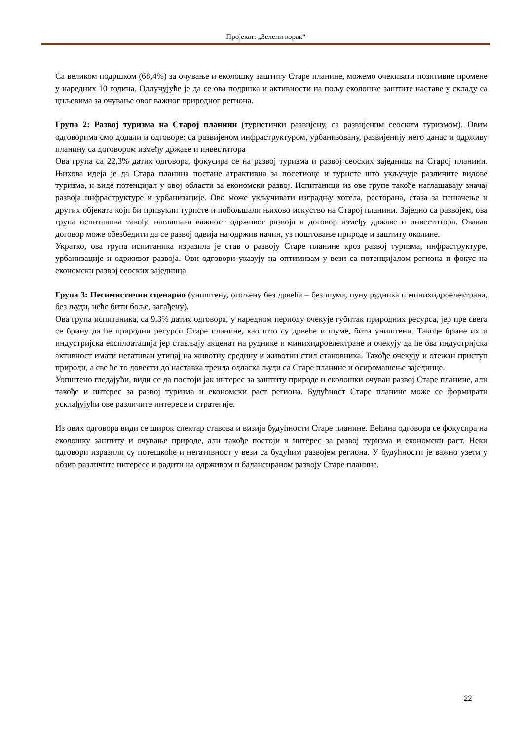Пројекат: „Зелени корак“
Са великом подршком (68,4%) за очување и еколошку заштиту Старе планине, можемо очекивати позитивне промене у наредних 10 година. Одлучујуће је да се ова подршка и активности на пољу еколошке заштите наставе у складу са циљевима за очување овог важног природног региона.
Група 2: Развој туризма на Старој планини (туристички развијену, са развијеним сеоским туризмом). Овим одговорима смо додали и одговоре: са развијеном инфраструктуром, урбанизовану, развијенију него данас и одрживу планину са договором између државе и инвеститора
Ова група са 22,3% датих одговора, фокусира се на развој туризма и развој сеоских заједница на Старој планини. Њихова идеја је да Стара планина постане атрактивна за посетиоце и туристе што укључује различите видове туризма, и виде потенцијал у овој области за економски развој. Испитаници из ове групе такође наглашавају значај развоја инфраструктуре и урбанизације. Ово може укључивати изградњу хотела, ресторана, стаза за пешачење и других објеката који би привукли туристе и побољшали њихово искуство на Старој планини. Заједно са развојем, ова група испитаника такође наглашава важност одрживог развоја и договор између државе и инвеститора. Овакав договор може обезбедити да се развој одвија на одржив начин, уз поштовање природе и заштиту околине.
Укратко, ова група испитаника изразила је став о развоју Старе планине кроз развој туризма, инфраструктуре, урбанизације и одрживог развоја. Ови одговори указују на оптимизам у вези са потенцијалом региона и фокус на економски развој сеоских заједница.
Група 3: Песимистични сценарио (уништену, огољену без дрвећа – без шума, пуну рудника и минихидроелектрана, без људи, неће бити боље, загађену).
Ова група испитаника, са 9,3% датих одговора, у наредном периоду очекује губитак природних ресурса, јер пре свега се брину да ће природни ресурси Старе планине, као што су дрвеће и шуме, бити уништени. Такође брине их и индустријска експлоатација јер стављају акценат на руднике и минихидроелектране и очекују да ће ова индустријска активност имати негативан утицај на животну средину и животни стил становника. Такође очекују и отежан приступ природи, а све ће то довести до наставка тренда одласка људи са Старе планине и осиромашење заједнице.
Уопштено гледајући, види се да постоји јак интерес за заштиту природе и еколошки очуван развој Старе планине, али такође и интерес за развој туризма и економски раст региона. Будућност Старе планине може се формирати усклађујући ове различите интересе и стратегије.
Из ових одговора види се широк спектар ставова и визија будућности Старе планине. Већина одговора се фокусира на еколошку заштиту и очување природе, али такође постоји и интерес за развој туризма и економски раст. Неки одговори изразили су потешкоће и негативност у вези са будућим развојем региона. У будућности је важно узети у обзир различите интересе и радити на одрживом и балансираном развоју Старе планине.
22